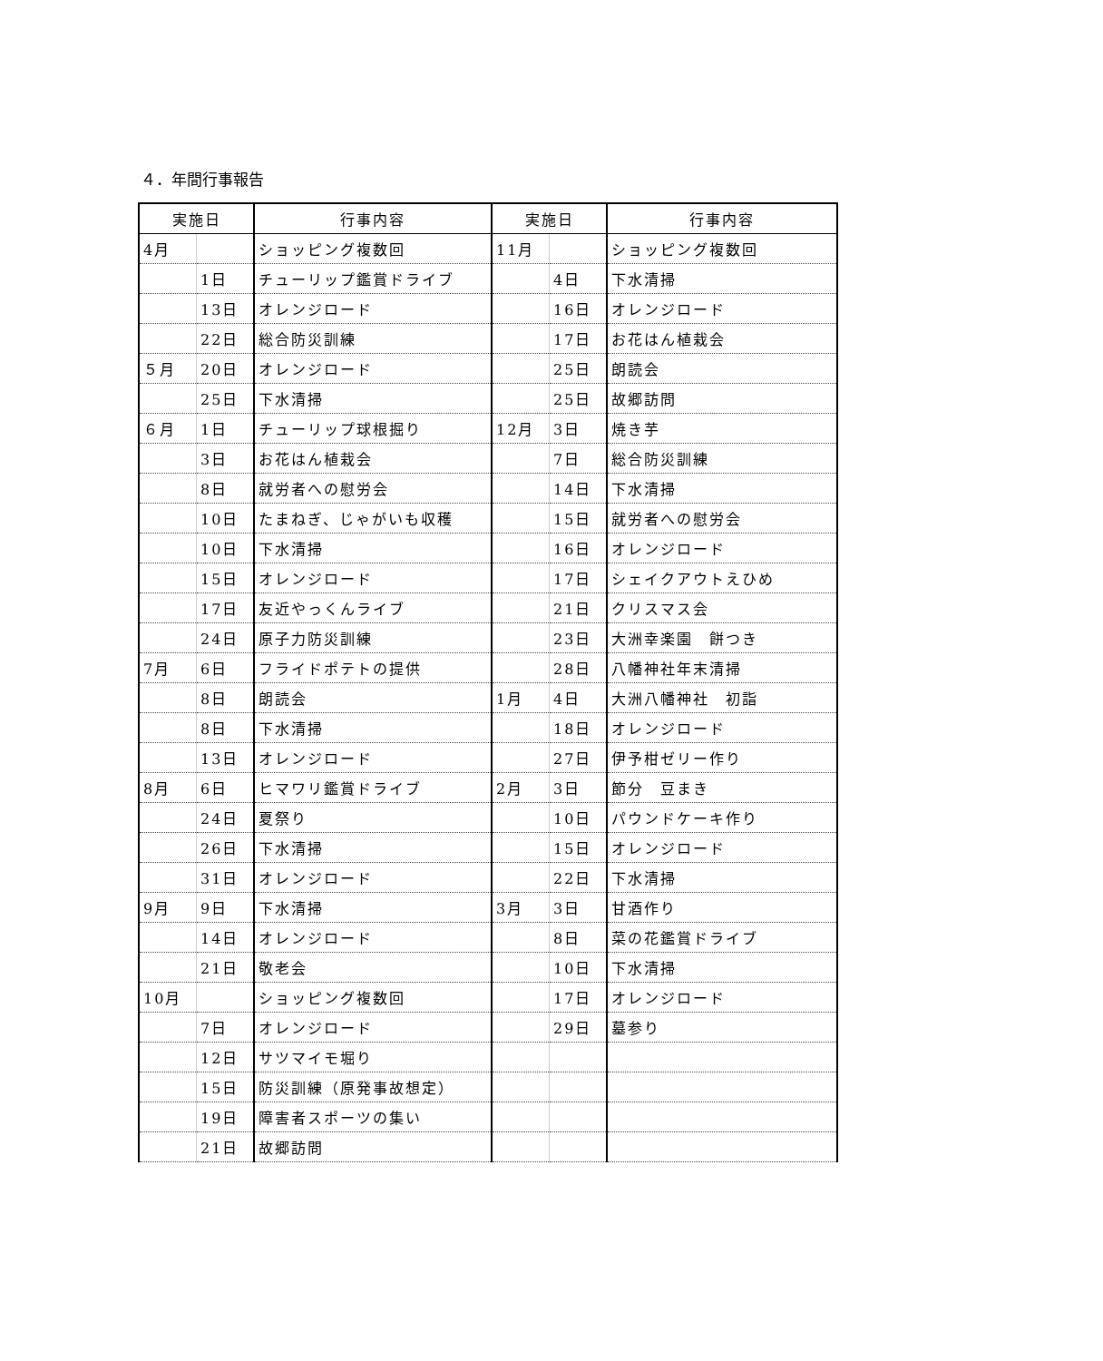４．年間行事報告
| 実施日 | | 行事内容 | 実施日 | | 行事内容 |
| --- | --- | --- | --- | --- | --- |
| 4月 | | ショッピング複数回 | 11月 | | ショッピング複数回 |
| | 1日 | チューリップ鑑賞ドライブ | | 4日 | 下水清掃 |
| | 13日 | オレンジロード | | 16日 | オレンジロード |
| | 22日 | 総合防災訓練 | | 17日 | お花はん植栽会 |
| ５月 | 20日 | オレンジロード | | 25日 | 朗読会 |
| | 25日 | 下水清掃 | | 25日 | 故郷訪問 |
| ６月 | 1日 | チューリップ球根掘り | 12月 | 3日 | 焼き芋 |
| | 3日 | お花はん植栽会 | | 7日 | 総合防災訓練 |
| | 8日 | 就労者への慰労会 | | 14日 | 下水清掃 |
| | 10日 | たまねぎ、じゃがいも収穫 | | 15日 | 就労者への慰労会 |
| | 10日 | 下水清掃 | | 16日 | オレンジロード |
| | 15日 | オレンジロード | | 17日 | シェイクアウトえひめ |
| | 17日 | 友近やっくんライブ | | 21日 | クリスマス会 |
| | 24日 | 原子力防災訓練 | | 23日 | 大洲幸楽園 餅つき |
| 7月 | 6日 | フライドポテトの提供 | | 28日 | 八幡神社年末清掃 |
| | 8日 | 朗読会 | 1月 | 4日 | 大洲八幡神社 初詣 |
| | 8日 | 下水清掃 | | 18日 | オレンジロード |
| | 13日 | オレンジロード | | 27日 | 伊予柑ゼリー作り |
| 8月 | 6日 | ヒマワリ鑑賞ドライブ | 2月 | 3日 | 節分 豆まき |
| | 24日 | 夏祭り | | 10日 | パウンドケーキ作り |
| | 26日 | 下水清掃 | | 15日 | オレンジロード |
| | 31日 | オレンジロード | | 22日 | 下水清掃 |
| 9月 | 9日 | 下水清掃 | 3月 | 3日 | 甘酒作り |
| | 14日 | オレンジロード | | 8日 | 菜の花鑑賞ドライブ |
| | 21日 | 敬老会 | | 10日 | 下水清掃 |
| 10月 | | ショッピング複数回 | | 17日 | オレンジロード |
| | 7日 | オレンジロード | | 29日 | 墓参り |
| | 12日 | サツマイモ堀り | | | |
| | 15日 | 防災訓練（原発事故想定） | | | |
| | 19日 | 障害者スポーツの集い | | | |
| | 21日 | 故郷訪問 | | | |